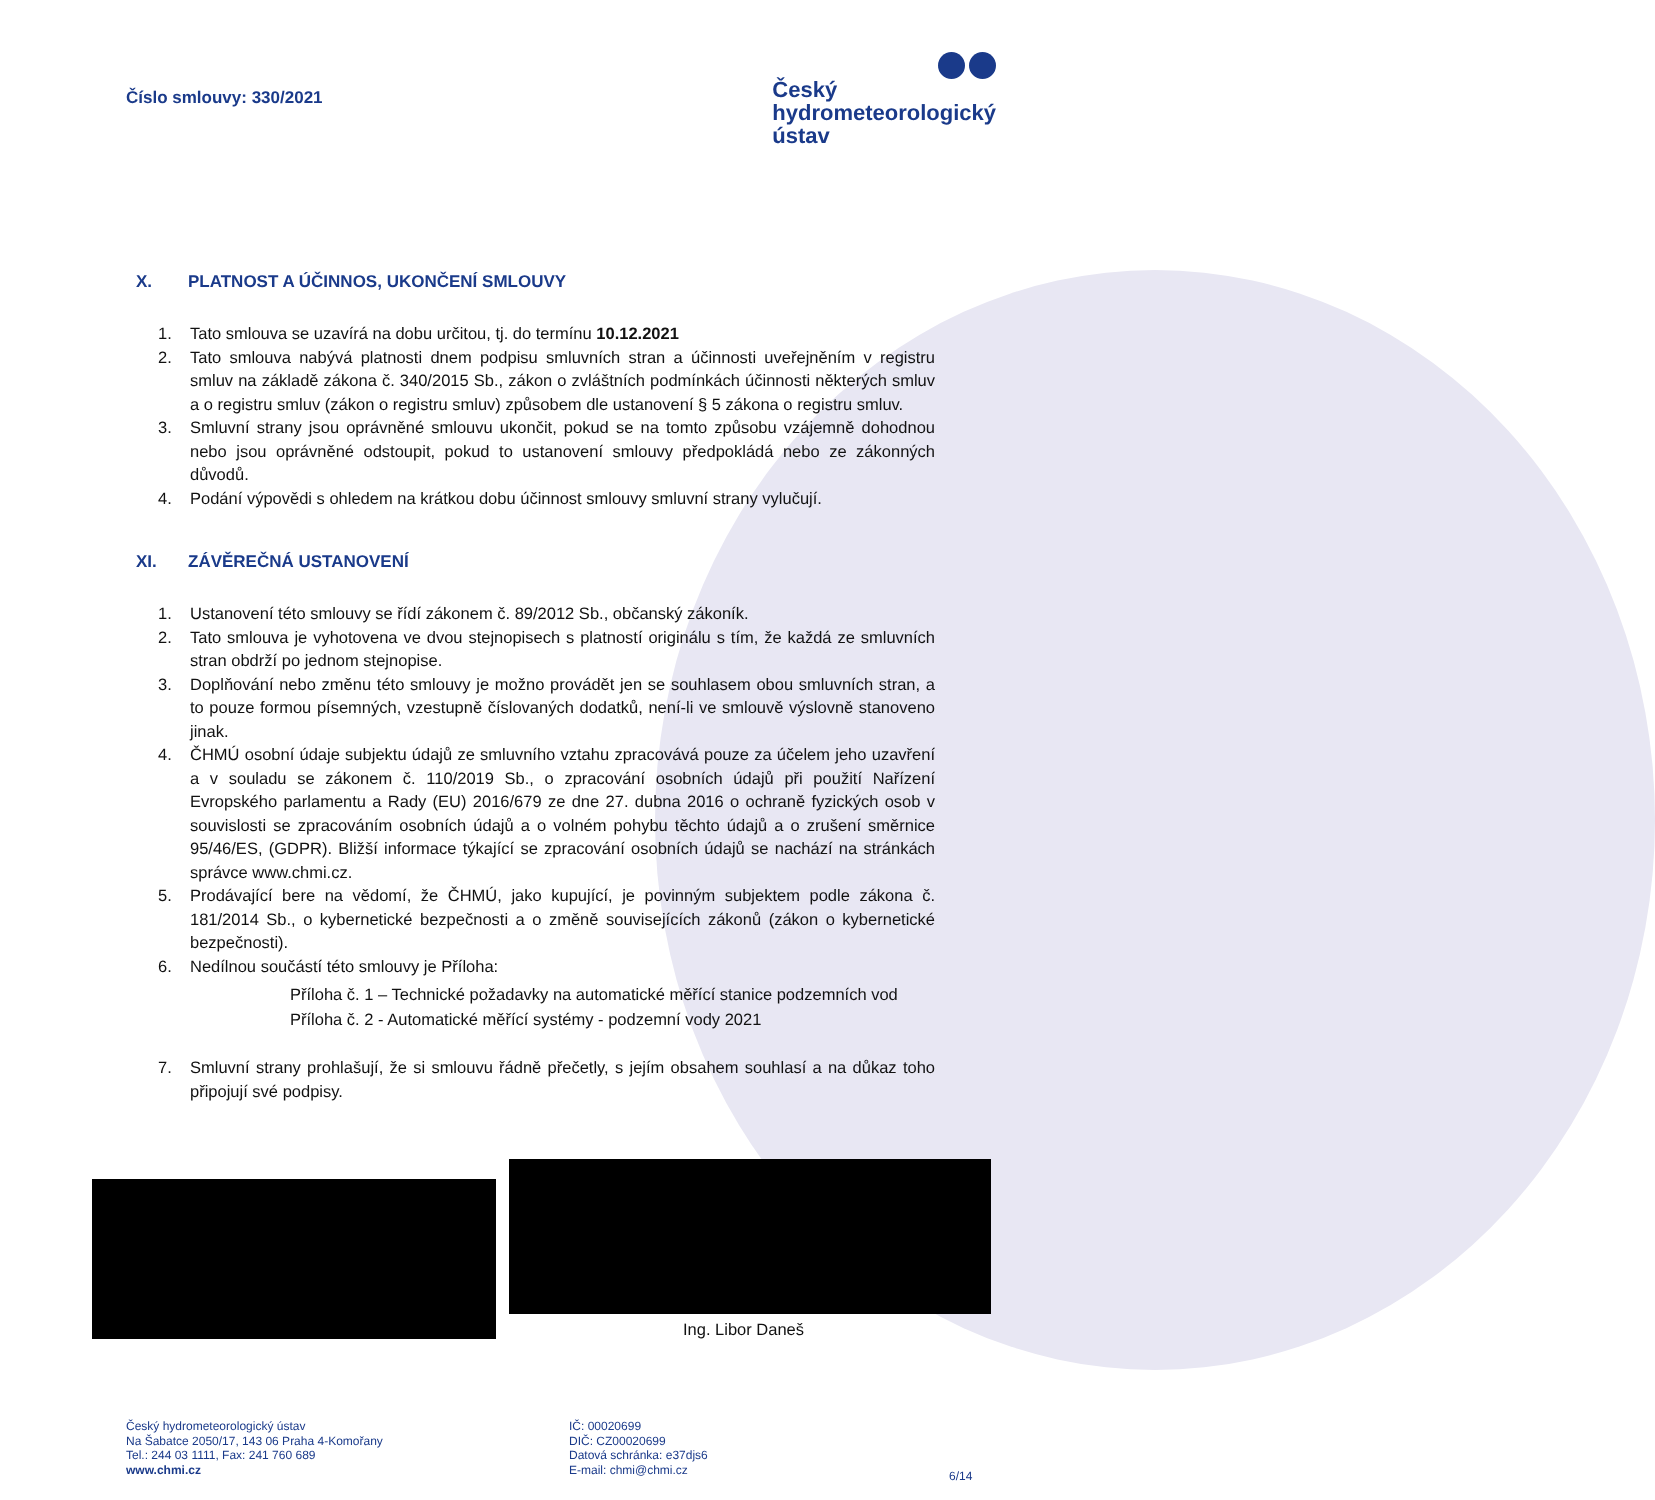Číslo smlouvy: 330/2021
Český
hydrometeorologický
ústav
X. PLATNOST A ÚČINNOS, UKONČENÍ SMLOUVY
1. Tato smlouva se uzavírá na dobu určitou, tj. do termínu 10.12.2021
2. Tato smlouva nabývá platnosti dnem podpisu smluvních stran a účinnosti uveřejněním v registru smluv na základě zákona č. 340/2015 Sb., zákon o zvláštních podmínkách účinnosti některých smluv a o registru smluv (zákon o registru smluv) způsobem dle ustanovení § 5 zákona o registru smluv.
3. Smluvní strany jsou oprávněné smlouvu ukončit, pokud se na tomto způsobu vzájemně dohodnou nebo jsou oprávněné odstoupit, pokud to ustanovení smlouvy předpokládá nebo ze zákonných důvodů.
4. Podání výpovědi s ohledem na krátkou dobu účinnost smlouvy smluvní strany vylučují.
XI. ZÁVĚREČNÁ USTANOVENÍ
1. Ustanovení této smlouvy se řídí zákonem č. 89/2012 Sb., občanský zákoník.
2. Tato smlouva je vyhotovena ve dvou stejnopisech s platností originálu s tím, že každá ze smluvních stran obdrží po jednom stejnopise.
3. Doplňování nebo změnu této smlouvy je možno provádět jen se souhlasem obou smluvních stran, a to pouze formou písemných, vzestupně číslovaných dodatků, není-li ve smlouvě výslovně stanoveno jinak.
4. ČHMÚ osobní údaje subjektu údajů ze smluvního vztahu zpracovává pouze za účelem jeho uzavření a v souladu se zákonem č. 110/2019 Sb., o zpracování osobních údajů při použití Nařízení Evropského parlamentu a Rady (EU) 2016/679 ze dne 27. dubna 2016 o ochraně fyzických osob v souvislosti se zpracováním osobních údajů a o volném pohybu těchto údajů a o zrušení směrnice 95/46/ES, (GDPR). Bližší informace týkající se zpracování osobních údajů se nachází na stránkách správce www.chmi.cz.
5. Prodávající bere na vědomí, že ČHMÚ, jako kupující, je povinným subjektem podle zákona č. 181/2014 Sb., o kybernetické bezpečnosti a o změně souvisejících zákonů (zákon o kybernetické bezpečnosti).
6. Nedílnou součástí této smlouvy je Příloha:
Příloha č. 1 – Technické požadavky na automatické měřící stanice podzemních vod
Příloha č. 2 - Automatické měřící systémy - podzemní vody 2021
7. Smluvní strany prohlašují, že si smlouvu řádně přečetly, s jejím obsahem souhlasí a na důkaz toho připojují své podpisy.
Ing. Libor Daneš
Český hydrometeorologický ústav
Na Šabatce 2050/17, 143 06 Praha 4-Komořany
Tel.: 244 03 1111, Fax: 241 760 689
www.chmi.cz
IČ: 00020699
DIČ: CZ00020699
Datová schránka: e37djs6
E-mail: chmi@chmi.cz
6/14